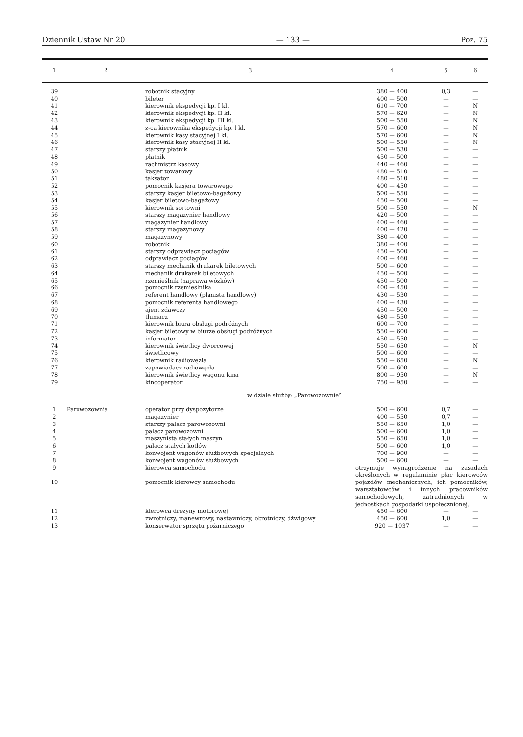Dziennik Ustaw Nr 20 — 133 — Poz. 75
| 1 | 2 | 3 | 4 | 5 | 6 |
| --- | --- | --- | --- | --- | --- |
| 39 | | robotnik stacyjny | 380 — 400 | 0,3 | — |
| 40 | | bileter | 400 — 500 | — | — |
| 41 | | kierownik ekspedycji kp. I kl. | 610 — 700 | — | N |
| 42 | | kierownik ekspedycji kp. II kl. | 570 — 620 | — | N |
| 43 | | kierownik ekspedycji kp. III kl. | 500 — 550 | — | N |
| 44 | | z-ca kierownika ekspedycji kp. I kl. | 570 — 600 | — | N |
| 45 | | kierownik kasy stacyjnej I kl. | 570 — 600 | — | N |
| 46 | | kierownik kasy stacyjnej II kl. | 500 — 550 | — | N |
| 47 | | starszy płatnik | 500 — 530 | — | — |
| 48 | | płatnik | 450 — 500 | — | — |
| 49 | | rachmistrz kasowy | 440 — 460 | — | — |
| 50 | | kasjer towarowy | 480 — 510 | — | — |
| 51 | | taksator | 480 — 510 | — | — |
| 52 | | pomocnik kasjera towarowego | 400 — 450 | — | — |
| 53 | | starszy kasjer biletowo-bagażowy | 500 — 550 | — | — |
| 54 | | kasjer biletowo-bagażowy | 450 — 500 | — | — |
| 55 | | kierownik sortowni | 500 — 550 | — | N |
| 56 | | starszy magazynier handlowy | 420 — 500 | — | — |
| 57 | | magazynier handlowy | 400 — 460 | — | — |
| 58 | | starszy magazynowy | 400 — 420 | — | — |
| 59 | | magazynowy | 380 — 400 | — | — |
| 60 | | robotnik | 380 — 400 | — | — |
| 61 | | starszy odprawiacz pociągów | 450 — 500 | — | — |
| 62 | | odprawiacz pociągów | 400 — 460 | — | — |
| 63 | | starszy mechanik drukarek biletowych | 500 — 600 | — | — |
| 64 | | mechanik drukarek biletowych | 450 — 500 | — | — |
| 65 | | rzemieślnik (naprawa wózków) | 450 — 500 | — | — |
| 66 | | pomocnik rzemieślnika | 400 — 450 | — | — |
| 67 | | referent handlowy (planista handlowy) | 430 — 530 | — | — |
| 68 | | pomocnik referenta handlowego | 400 — 430 | — | — |
| 69 | | ajent zdawczy | 450 — 500 | — | — |
| 70 | | tłumacz | 480 — 550 | — | — |
| 71 | | kierownik biura obsługi podróżnych | 600 — 700 | — | — |
| 72 | | kasjer biletowy w biurze obsługi podróżnych | 550 — 600 | — | — |
| 73 | | informator | 450 — 550 | — | — |
| 74 | | kierownik świetlicy dworcowej | 550 — 650 | — | N |
| 75 | | świetlicowy | 500 — 600 | — | — |
| 76 | | kierownik radiowęzła | 550 — 650 | — | N |
| 77 | | zapowiadacz radiowęzła | 500 — 600 | — | — |
| 78 | | kierownik świetlicy wagonu kina | 800 — 950 | — | N |
| 79 | | kinooperator | 750 — 950 | — | — |
| w dziale służby: „Parowozownie” | | | | | |
| 1 | Parowozownia | operator przy dyspozytorze | 500 — 600 | 0,7 | — |
| 2 | | magazynier | 400 — 550 | 0,7 | — |
| 3 | | starszy palacz parowozowni | 550 — 650 | 1,0 | — |
| 4 | | palacz parowozowni | 500 — 600 | 1,0 | — |
| 5 | | maszynista stałych maszyn | 550 — 650 | 1,0 | — |
| 6 | | palacz stałych kotłów | 500 — 600 | 1,0 | — |
| 7 | | konwojent wagonów służbowych specjalnych | 700 — 900 | — | — |
| 8 | | konwojent wagonów służbowych | 500 — 600 | — | — |
| 9 10 | | kierowca samochodu pomocnik kierowcy samochodu | otrzymuje wynagrodzenie na zasadach określonych w regulaminie płac kierowców pojazdów mechanicznych, ich pomocników, warsztatowców i innych pracowników samochodowych, zatrudnionych w jednostkach gospodarki uspołecznionej. | | |
| 11 | | kierowca drezyny motorowej | 450 — 600 | — | — |
| 12 | | zwrotniczy, manewrowy, nastawniczy, obrotniczy, dźwigowy | 450 — 600 | 1,0 | — |
| 13 | | konserwator sprzętu pożarniczego | 920 — 1037 | — | — |